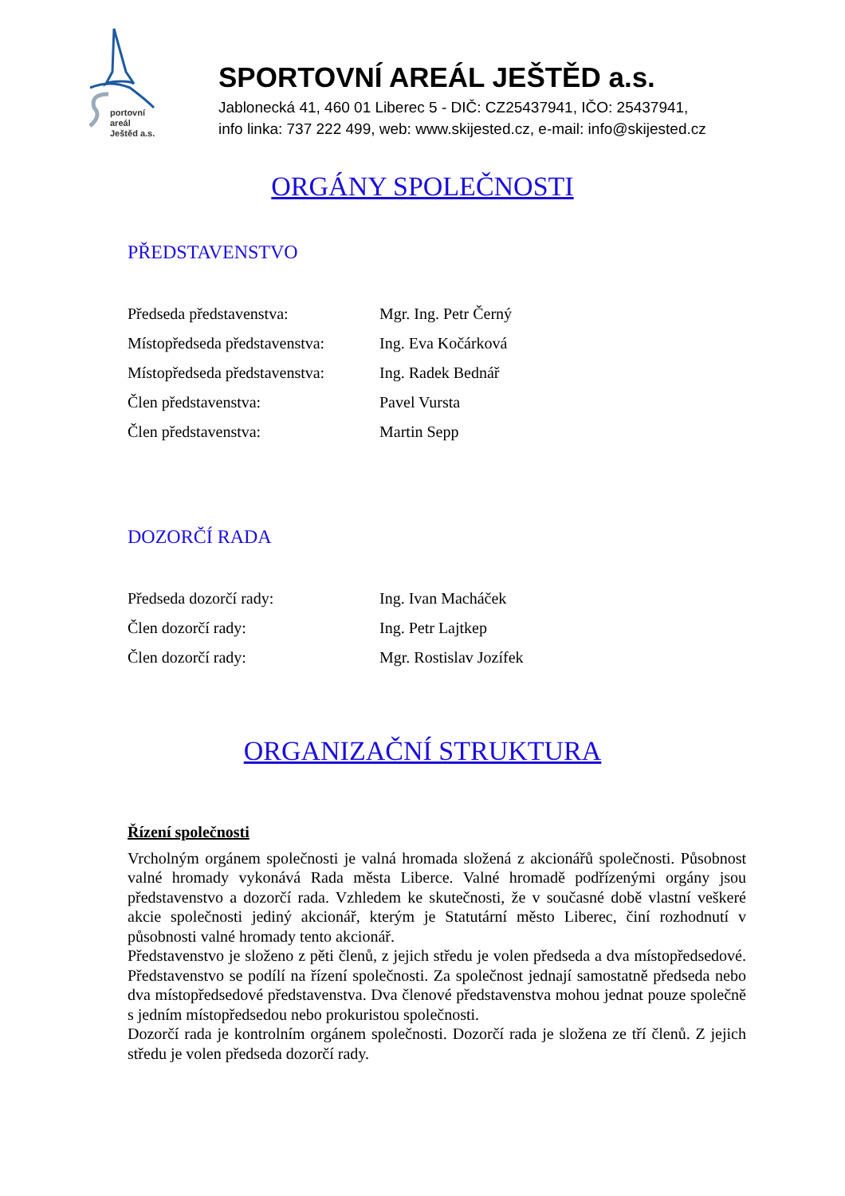portovní areál
Ještěd a.s.
SPORTOVNÍ AREÁL JEŠTĚD a.s.
Jablonecká 41, 460 01 Liberec 5 - DIČ: CZ25437941, IČO: 25437941,
info linka: 737 222 499, web: www.skijested.cz, e-mail: info@skijested.cz
ORGÁNY SPOLEČNOSTI
PŘEDSTAVENSTVO
| Předseda představenstva: | Mgr. Ing. Petr Černý |
| Místopředseda představenstva: | Ing. Eva Kočárková |
| Místopředseda představenstva: | Ing. Radek Bednář |
| Člen představenstva: | Pavel Vursta |
| Člen představenstva: | Martin Sepp |
DOZORČÍ RADA
| Předseda dozorčí rady: | Ing. Ivan Macháček |
| Člen dozorčí rady: | Ing. Petr Lajtkep |
| Člen dozorčí rady: | Mgr. Rostislav Jozífek |
ORGANIZAČNÍ STRUKTURA
Řízení společnosti
Vrcholným orgánem společnosti je valná hromada složená z akcionářů společnosti. Působnost valné hromady vykonává Rada města Liberce. Valné hromadě podřízenými orgány jsou představenstvo a dozorčí rada. Vzhledem ke skutečnosti, že v současné době vlastní veškeré akcie společnosti jediný akcionář, kterým je Statutární město Liberec, činí rozhodnutí v působnosti valné hromady tento akcionář.
Představenstvo je složeno z pěti členů, z jejich středu je volen předseda a dva místopředsedové. Představenstvo se podílí na řízení společnosti. Za společnost jednají samostatně předseda nebo dva místopředsedové představenstva. Dva členové představenstva mohou jednat pouze společně s jedním místopředsedou nebo prokuristou společnosti.
Dozorčí rada je kontrolním orgánem společnosti. Dozorčí rada je složena ze tří členů. Z jejich středu je volen předseda dozorčí rady.